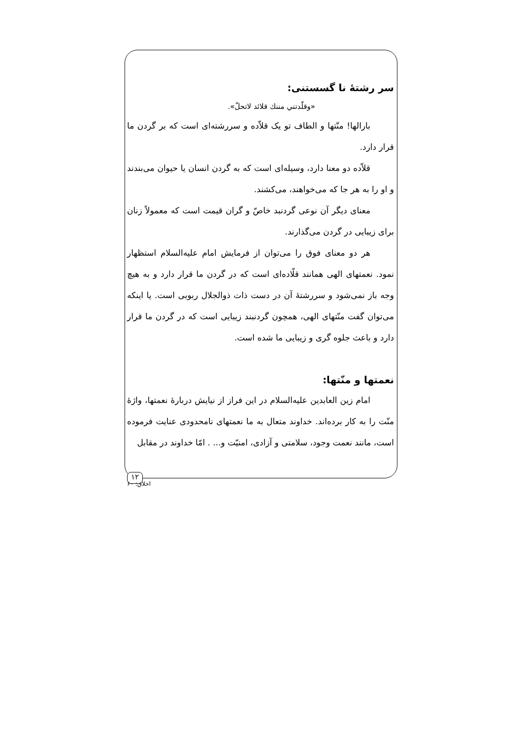سر رشتهٔ نا گسستنی:
«وقلّدتني مننك قلائد لاتحلّ».
بارالها! منّتها و الطاف تو یک قلاّده و سررشته‌ای است که بر گردن ما قرار دارد.
قلاّده دو معنا دارد، وسیله‌ای است که به گردن انسان یا حیوان می‌بندند و او را به هر جا که می‌خواهند، می‌کشند.
معنای دیگر آن نوعی گردنبد خاصّ و گران قیمت است که معمولاً زنان برای زیبایی در گردن می‌گذارند.
هر دو معنای فوق را می‌توان از فرمایش امام علیه‌السلام استظهار نمود. نعمتهای الهی همانند قلّاده‌ای است که در گردن ما قرار دارد و به هیچ وجه باز نمی‌شود و سررشتهٔ آن در دست ذات ذوالجلال ربوبی است. یا اینکه می‌توان گفت منّتهای الهی، همچون گردنبند زیبایی است که در گردن ما قرار دارد و باعث جلوه گری و زیبایی ما شده است.
نعمتها و منّتها:
امام زین العابدین علیه‌السلام در این فراز از نیایش دربارهٔ نعمتها، واژهٔ منّت را به کار برده‌اند. خداوند متعال به ما نعمتهای نامحدودی عنایت فرموده است، مانند نعمت وجود، سلامتی و آزادی، امنیّت و... . امّا خداوند در مقابل
۱۲
اخلاق: ۶۰